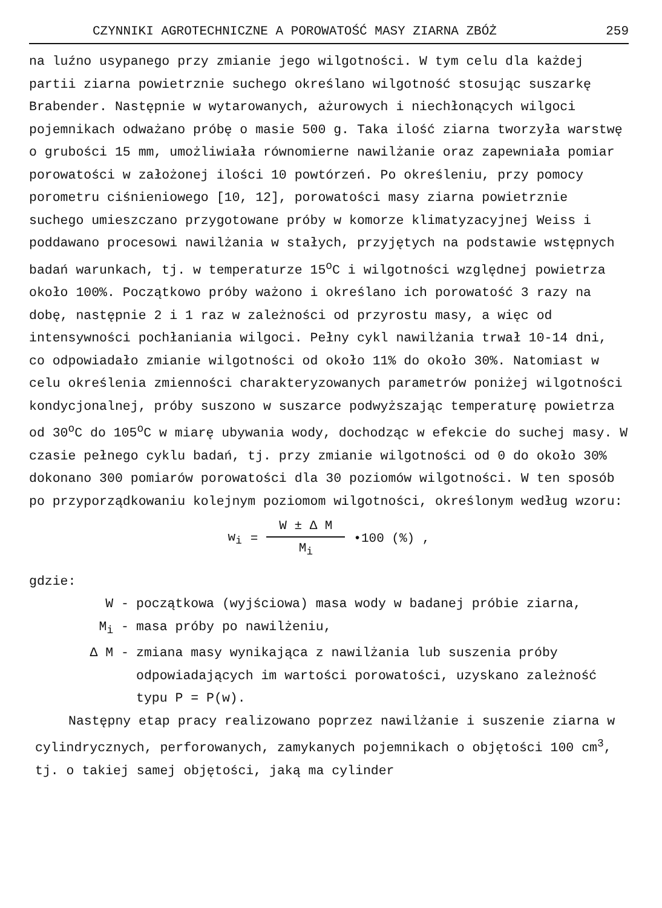CZYNNIKI AGROTECHNICZNE A POROWATOŚĆ MASY ZIARNA ZBÓŻ 259
na luźno usypanego przy zmianie jego wilgotności. W tym celu dla każdej partii ziarna powietrznie suchego określano wilgotność stosując suszarkę Brabender. Następnie w wytarowanych, ażurowych i niechłonących wilgoci pojemnikach odważano próbę o masie 500 g. Taka ilość ziarna tworzyła warstwę o grubości 15 mm, umożliwiała równomierne nawilżanie oraz zapewniała pomiar porowatości w założonej ilości 10 powtórzeń. Po określeniu, przy pomocy porometru ciśnieniowego [10, 12], porowatości masy ziarna powietrznie suchego umieszczano przygotowane próby w komorze klimatyzacyjnej Weiss i poddawano procesowi nawilżania w stałych, przyjętych na podstawie wstępnych badań warunkach, tj. w temperaturze 15<sup>o</sup>C i wilgotności względnej powietrza około 100%. Początkowo próby ważono i określano ich porowatość 3 razy na dobę, następnie 2 i 1 raz w zależności od przyrostu masy, a więc od intensywności pochłaniania wilgoci. Pełny cykl nawilżania trwał 10-14 dni, co odpowiadało zmianie wilgotności od około 11% do około 30%. Natomiast w celu określenia zmienności charakteryzowanych parametrów poniżej wilgotności kondycjonalnej, próby suszono w suszarce podwyższając temperaturę powietrza od 30<sup>o</sup>C do 105<sup>o</sup>C w miarę ubywania wody, dochodząc w efekcie do suchej masy. W czasie pełnego cyklu badań, tj. przy zmianie wilgotności od 0 do około 30% dokonano 300 pomiarów porowatości dla 30 poziomów wilgotności. W ten sposób po przyporządkowaniu kolejnym poziomom wilgotności, określonym według wzoru:
w<sub>i</sub> = W ± Δ M M<sub>i</sub> •100 (%) ,
gdzie:
W - początkowa (wyjściowa) masa wody w badanej próbie ziarna,
M<sub>i</sub> - masa próby po nawilżeniu,
Δ M - zmiana masy wynikająca z nawilżania lub suszenia próby odpowiadających im wartości porowatości, uzyskano zależność typu P = P(w).
Następny etap pracy realizowano poprzez nawilżanie i suszenie ziarna w cylindrycznych, perforowanych, zamykanych pojemnikach o objętości 100 cm<sup>3</sup>, tj. o takiej samej objętości, jaką ma cylinder